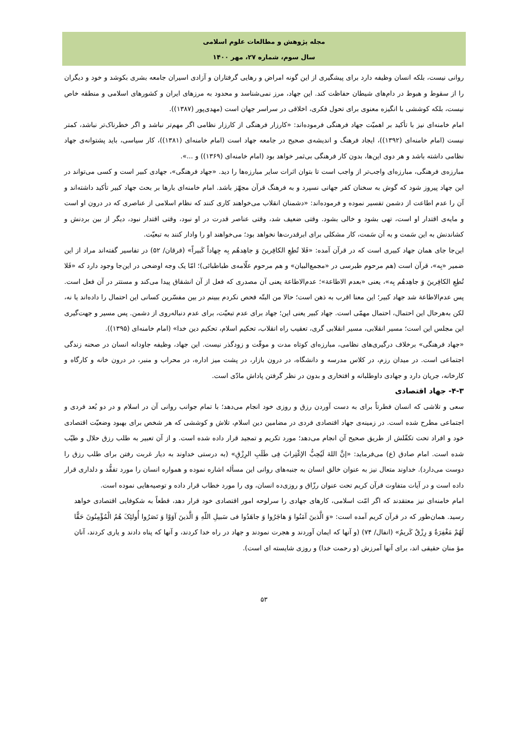مجله پژوهش و مطالعات علوم اسلامی
سال سوم، شماره ۲۷، مهر ۱۴۰۰
روانی نیست، بلکه انسان وظیفه دارد برای پیشگیری از این گونه امراض و رهایی گرفتاران و آزادی اسیران جامعه بشری بکوشد و خود و دیگران را از سقوط و هبوط در دام‌های شیطان حفاظت کند. این جهاد، مرز نمی‌شناسد و محدود به مرزهای ایران و کشورهای اسلامی و منطقه خاص نیست، بلکه کوششی با انگیزه معنوی برای تحول فکری، اخلاقی در سراسر جهان است (مهدی‌پور (۱۳۸۷)).
امام خامنه‌ای نیز با تأکید بر اهمیّت جهاد فرهنگی فرموده‌اند: «کارزار فرهنگی از کارزار نظامی اگر مهم‌تر نباشد و اگر خطرناک‌تر نباشد، کمتر نیست (امام خامنه‌ای (۱۳۹۲))، ایجاد فرهنگ و اندیشه‌ی صحیح در جامعه جهاد است (امام خامنه‌ای (۱۳۸۱))، کار سیاسی، باید پشتوانه‌ی جهاد نظامی داشته باشد و هر دوی این‌ها، بدون کار فرهنگی بی‌ثمر خواهد بود (امام خامنه‌ای (۱۳۶۹)) و ...».
مبارزه‌ی فرهنگی، مبارزه‌ای واجب‌تر از واجب است تا بتوان اثرات سایر مبارزه‌ها را دید. «جهاد فرهنگی»، جهادی کبیر است و کسی می‌تواند در این جهاد پیروز شود که گوش به سخنان کفر جهانی نسپرد و به فرهنگ قرآن مجهّز باشد. امام خامنه‌ای بارها بر بحث جهاد کبیر تأکید داشته‌اند و آن را عدم اطاعت از دشمن تفسیر نموده و فرموده‌اند: «دشمنان انقلاب می‌خواهند کاری کنند که نظام اسلامی از عناصری که در درون او است و مایه‌ی اقتدار او است، تهی بشود و خالی بشود. وقتی ضعیف شد، وقتی عناصر قدرت در او نبود، وقتی اقتدار نبود، دیگر از بین بردنش و کشاندنش به این سَمت و به آن سَمت، کار مشکلی برای ابرقدرت‌ها نخواهد بود؛ می‌خواهند او را وادار کنند به تبعیّت.
این‌جا جای همان جهاد کبیری است که در قرآن آمده: «فَلا تُطِعِ الکافِرینَ وَ جاهِدهُم بِه جِهاداً کَبیراً» (فرقان/ ۵۲) در تفاسیر گفته‌اند مراد از این ضمیر «بِه»، قرآن است (هم مرحوم طبرسی در «مجمع‌البیان» و هم مرحوم علّامه‌ی طباطبائی)؛ امّا یک وجه اوضحی در این‌جا وجود دارد که «فَلا تُطِعِ الکافِرینَ وَ جاهِدهُم بِه»، یعنی «بعدم الاطاعة»؛ عدم‌الاطاعة یعنی آن مصدری که فعل از آن انشقاق پیدا می‌کند و مستتر در آن فعل است. پس عدم‌الاطاعة شد جهاد کبیر؛ این معنا اقرب به ذهن است؛ حالا من البتّه فحص نکردم ببینم در بین مفسّرین کسانی این احتمال را داده‌اند یا نه، لکن به‌هرحال این احتمال، احتمال مهمّی است. جهاد کبیر یعنی این؛ جهاد برای عدم تبعیّت، برای عدم دنباله‌روی از دشمن. پس مسیر و جهت‌گیری این مجلس این است؛ مسیر انقلابی، مسیر انقلابی گری، تعقیب راه انقلاب، تحکیم اسلام، تحکیم دین خدا» (امام خامنه‌ای (۱۳۹۵)).
«جهاد فرهنگی» برخلاف درگیری‌های نظامی، مبارزه‌ای کوتاه مدت و موقّت و زودگذر نیست. این جهاد، وظیفه جاودانه انسان در صحنه زندگی اجتماعی است. در میدان رزم، در کلاس مدرسه و دانشگاه، در درون بازار، در پشت میز اداره، در محراب و منبر، در درون خانه و کارگاه و کارخانه، جریان دارد و جهادی داوطلبانه و افتخاری و بدون در نظر گرفتن پاداش مادّی است.
۴-۳- جهاد اقتصادی
سعی و تلاشی که انسان فطرتاً برای به دست آوردن رزق و روزی خود انجام می‌دهد؛ با تمام جوانب روانی آن در اسلام و در دو بُعد فردی و اجتماعی مطرح شده است. در زمینه‌ی جهاد اقتصادی فردی در مضامین دین اسلام، تلاش و کوششی که هر شخص برای بهبود وضعیّت اقتصادی خود و افراد تحت تکفّلش از طریق صحیح آن انجام می‌دهد؛ مورد تکریم و تمجید قرار داده شده است. و از آن تعبیر به طلب رزق حلال و طیّب شده است. امام صادق (ع) می‌فرماید: «إنَّ اللهَ لَیُحِبُّ الإغْتِرابَ فِی طَلَبِ الرِزْقِ» (به درستی خداوند به دیار غربت رفتن برای طلب رزق را دوست می‌دارد). خداوند متعال نیز به عنوان خالق انسان به جنبه‌های روانی این مسأله اشاره نموده و همواره انسان را مورد تفقُّد و دلداری قرار داده است و در آیات متفاوت قرآن کریم تحت عنوان رزّاق و روزی‌ده انسان، وی را مورد خطاب قرار داده و توصیه‌هایی نموده است.
امام خامنه‌ای نیز معتقدند که اگر امّت اسلامی، کارهای جهادی را سرلوحه امور اقتصادی خود قرار دهد، قطعاً به شکوفایی اقتصادی خواهد رسید. همان‌طور که در قرآن کریم آمده است: «وَ الَّذینَ آمَنُوا وَ هاجَرُوا وَ جاهَدُوا فی سَبیلِ اللّهِ وَ الَّذینَ آوَوْا وَ نَصَرُوا أُولئِکَ هُمُ الْمُؤْمِنُونَ حَقًّا لَهُمْ مَغْفِرَةٌ وَ رِزْقٌ کَریمٌ» (انفال/ ۷۴) (و آنها که ایمان آوردند و هجرت نمودند و جهاد در راه خدا کردند، و آنها که پناه دادند و یاری کردند، آنان مؤ منان حقیقی اند، برای آنها آمرزش (و رحمت خدا) و روزی شایسته ای است).
۵۳